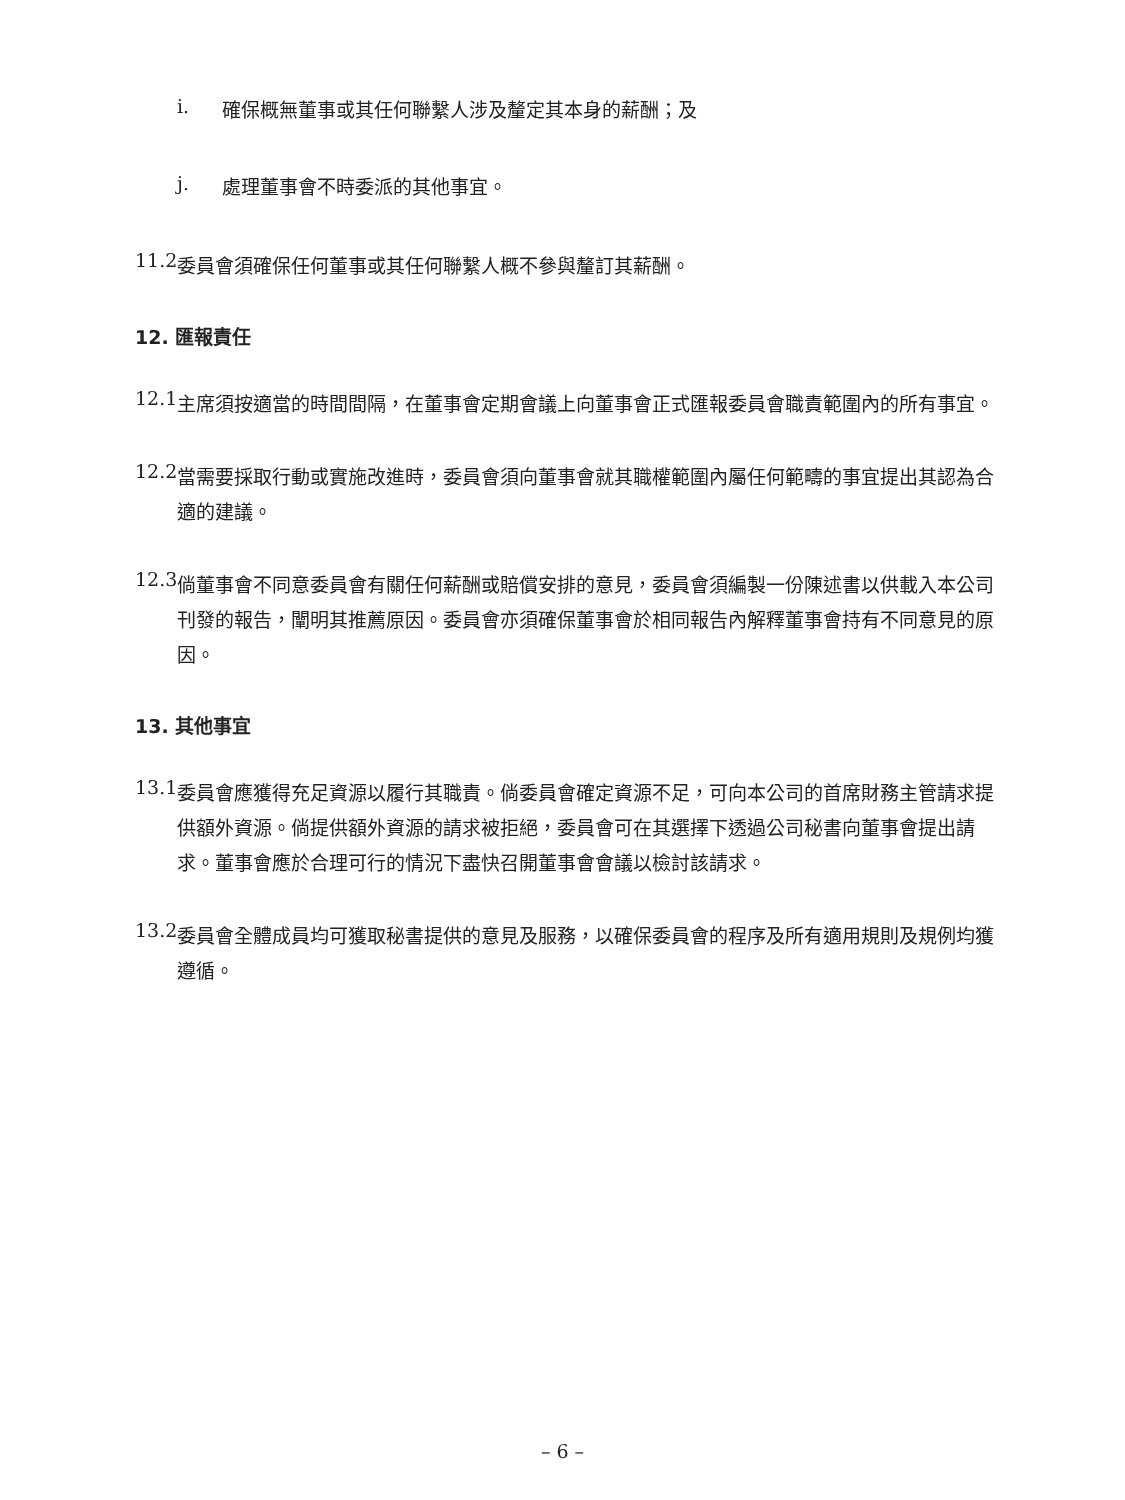i. 確保概無董事或其任何聯繫人涉及釐定其本身的薪酬；及
j. 處理董事會不時委派的其他事宜。
11.2
委員會須確保任何董事或其任何聯繫人概不參與釐訂其薪酬。
12. 匯報責任
12.1
主席須按適當的時間間隔，在董事會定期會議上向董事會正式匯報委員會職責範圍內的所有事宜。
12.2
當需要採取行動或實施改進時，委員會須向董事會就其職權範圍內屬任何範疇的事宜提出其認為合適的建議。
12.3
倘董事會不同意委員會有關任何薪酬或賠償安排的意見，委員會須編製一份陳述書以供載入本公司刊發的報告，闡明其推薦原因。委員會亦須確保董事會於相同報告內解釋董事會持有不同意見的原因。
13. 其他事宜
13.1
委員會應獲得充足資源以履行其職責。倘委員會確定資源不足，可向本公司的首席財務主管請求提供額外資源。倘提供額外資源的請求被拒絕，委員會可在其選擇下透過公司秘書向董事會提出請求。董事會應於合理可行的情況下盡快召開董事會會議以檢討該請求。
13.2
委員會全體成員均可獲取秘書提供的意見及服務，以確保委員會的程序及所有適用規則及規例均獲遵循。
– 6 –